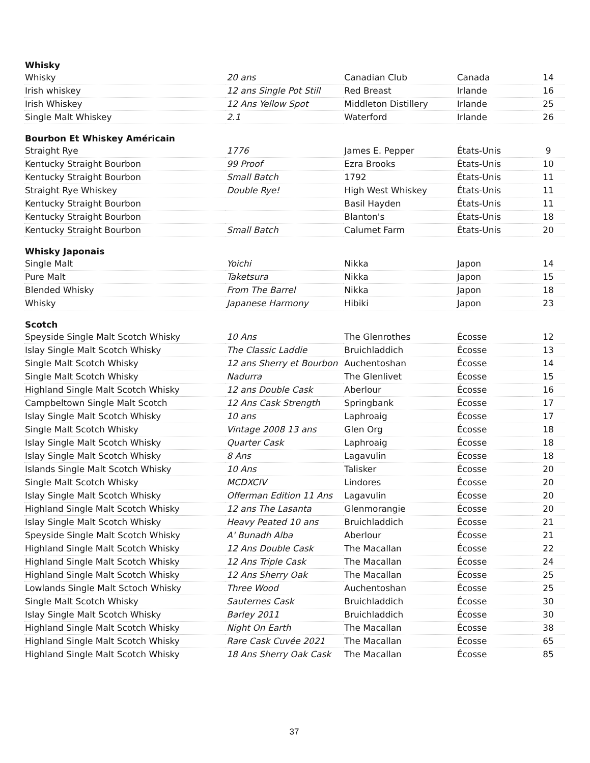| Whisky | | | | |
| --- | --- | --- | --- | --- |
| Whisky | 20 ans | Canadian Club | Canada | 14 |
| Irish whiskey | 12 ans Single Pot Still | Red Breast | Irlande | 16 |
| Irish Whiskey | 12 Ans Yellow Spot | Middleton Distillery | Irlande | 25 |
| Single Malt Whiskey | 2.1 | Waterford | Irlande | 26 |
| Bourbon Et Whiskey Américain | | | | |
| Straight Rye | 1776 | James E. Pepper | États-Unis | 9 |
| Kentucky Straight Bourbon | 99 Proof | Ezra Brooks | États-Unis | 10 |
| Kentucky Straight Bourbon | Small Batch | 1792 | États-Unis | 11 |
| Straight Rye Whiskey | Double Rye! | High West Whiskey | États-Unis | 11 |
| Kentucky Straight Bourbon | | Basil Hayden | États-Unis | 11 |
| Kentucky Straight Bourbon | | Blanton's | États-Unis | 18 |
| Kentucky Straight Bourbon | Small Batch | Calumet Farm | États-Unis | 20 |
| Whisky Japonais | | | | |
| Single Malt | Yoichi | Nikka | Japon | 14 |
| Pure Malt | Taketsura | Nikka | Japon | 15 |
| Blended Whisky | From The Barrel | Nikka | Japon | 18 |
| Whisky | Japanese Harmony | Hibiki | Japon | 23 |
| Scotch | | | | |
| Speyside Single Malt Scotch Whisky | 10 Ans | The Glenrothes | Écosse | 12 |
| Islay Single Malt Scotch Whisky | The Classic Laddie | Bruichladdich | Écosse | 13 |
| Single Malt Scotch Whisky | 12 ans Sherry et Bourbon | Auchentoshan | Écosse | 14 |
| Single Malt Scotch Whisky | Nadurra | The Glenlivet | Écosse | 15 |
| Highland Single Malt Scotch Whisky | 12 ans Double Cask | Aberlour | Écosse | 16 |
| Campbeltown Single Malt Scotch | 12 Ans Cask Strength | Springbank | Écosse | 17 |
| Islay Single Malt Scotch Whisky | 10 ans | Laphroaig | Écosse | 17 |
| Single Malt Scotch Whisky | Vintage 2008 13 ans | Glen Org | Écosse | 18 |
| Islay Single Malt Scotch Whisky | Quarter Cask | Laphroaig | Écosse | 18 |
| Islay Single Malt Scotch Whisky | 8 Ans | Lagavulin | Écosse | 18 |
| Islands Single Malt Scotch Whisky | 10 Ans | Talisker | Écosse | 20 |
| Single Malt Scotch Whisky | MCDXCIV | Lindores | Écosse | 20 |
| Islay Single Malt Scotch Whisky | Offerman Edition 11 Ans | Lagavulin | Écosse | 20 |
| Highland Single Malt Scotch Whisky | 12 ans The Lasanta | Glenmorangie | Écosse | 20 |
| Islay Single Malt Scotch Whisky | Heavy Peated 10 ans | Bruichladdich | Écosse | 21 |
| Speyside Single Malt Scotch Whisky | A' Bunadh Alba | Aberlour | Écosse | 21 |
| Highland Single Malt Scotch Whisky | 12 Ans Double Cask | The Macallan | Écosse | 22 |
| Highland Single Malt Scotch Whisky | 12 Ans Triple Cask | The Macallan | Écosse | 24 |
| Highland Single Malt Scotch Whisky | 12 Ans Sherry Oak | The Macallan | Écosse | 25 |
| Lowlands Single Malt Sctoch Whisky | Three Wood | Auchentoshan | Écosse | 25 |
| Single Malt Scotch Whisky | Sauternes Cask | Bruichladdich | Écosse | 30 |
| Islay Single Malt Scotch Whisky | Barley 2011 | Bruichladdich | Écosse | 30 |
| Highland Single Malt Scotch Whisky | Night On Earth | The Macallan | Écosse | 38 |
| Highland Single Malt Scotch Whisky | Rare Cask Cuvée 2021 | The Macallan | Écosse | 65 |
| Highland Single Malt Scotch Whisky | 18 Ans Sherry Oak Cask | The Macallan | Écosse | 85 |
37